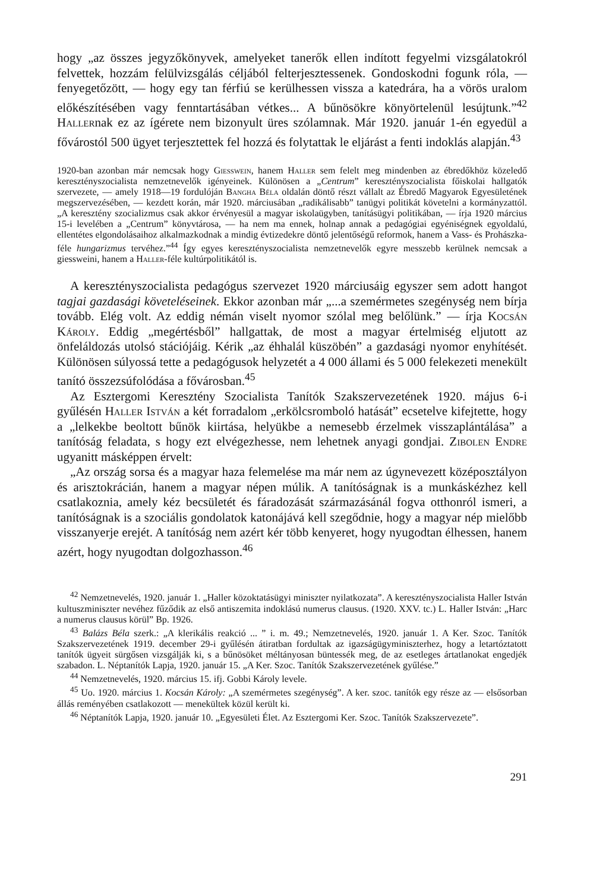hogy „az összes jegyzőkönyvek, amelyeket tanerők ellen indított fegyelmi vizsgálatokról felvettek, hozzám felülvizsgálás céljából felterjesztessenek. Gondoskodni fogunk róla, — fenyegetőzött, — hogy egy tan férfiú se kerülhessen vissza a katedrára, ha a vörös uralom előkészítésében vagy fenntartásában vétkes... A bűnösökre könyörtelenül lesújtunk.”<sup>42</sup> Hallernak ez az ígérete nem bizonyult üres szólamnak. Már 1920. január 1-én egyedül a fővárostól 500 ügyet terjesztettek fel hozzá és folytattak le eljárást a fenti indoklás alapján.<sup>43</sup>
1920-ban azonban már nemcsak hogy Giesswein, hanem Haller sem felelt meg mindenben az ébredőkhöz közeledő keresztényszocialista nemzetnevelők igényeinek. Különösen a „Centrum” keresztényszocialista főiskolai hallgatók szervezete, — amely 1918—19 fordulóján Bangha Béla oldalán döntő részt vállalt az Ébredő Magyarok Egyesületének megszervezésében, — kezdett korán, már 1920. márciusában „radikálisabb” tanügyi politikát követelni a kormányzattól. „A keresztény szocializmus csak akkor érvényesül a magyar iskolaügyben, tanításügyi politikában, — írja 1920 március 15-i levelében a „Centrum” könyvtárosa, — ha nem ma ennek, holnap annak a pedagógiai egyéniségnek egyoldalú, ellentétes elgondolásaihoz alkalmazkodnak a mindig évtizedekre döntő jelentőségű reformok, hanem a Vass- és Prohászka-féle hungarizmus tervéhez.”<sup>44</sup> Így egyes keresztényszocialista nemzetnevelők egyre messzebb kerülnek nemcsak a giessweini, hanem a Haller-féle kultúrpolitikától is.
A keresztényszocialista pedagógus szervezet 1920 márciusáig egyszer sem adott hangot tagjai gazdasági követeléseinek. Ekkor azonban már „...a szemérmetes szegénység nem bírja tovább. Elég volt. Az eddig némán viselt nyomor szólal meg belőlünk.” — írja Kocsán Károly. Eddig „megértésből” hallgattak, de most a magyar értelmiség eljutott az önfeláldozás utolsó stációjáig. Kérik „az éhhalál küszöbén” a gazdasági nyomor enyhítését. Különösen súlyossá tette a pedagógusok helyzetét a 4 000 állami és 5 000 felekezeti menekült tanító összezsúfolódása a fővárosban.<sup>45</sup>
Az Esztergomi Keresztény Szocialista Tanítók Szakszervezetének 1920. május 6-i gyűlésén Haller István a két forradalom „erkölcsromboló hatását” ecsetelve kifejtette, hogy a „lelkekbe beoltott bűnök kiirtása, helyükbe a nemesebb érzelmek visszaplántálása” a tanítóság feladata, s hogy ezt elvégezhesse, nem lehetnek anyagi gondjai. Zibolen Endre ugyanitt másképpen érvelt:
„Az ország sorsa és a magyar haza felemelése ma már nem az úgynevezett középosztályon és arisztokrácián, hanem a magyar népen múlik. A tanítóságnak is a munkáskézhez kell csatlakoznia, amely kéz becsületét és fáradozását származásánál fogva otthonról ismeri, a tanítóságnak is a szociális gondolatok katonájává kell szegődnie, hogy a magyar nép mielőbb visszanyerje erejét. A tanítóság nem azért kér több kenyeret, hogy nyugodtan élhessen, hanem azért, hogy nyugodtan dolgozhasson.<sup>46</sup>
<sup>42</sup> Nemzetnevelés, 1920. január 1. „Haller közoktatásügyi miniszter nyilatkozata”. A keresztényszocialista Haller István kultuszminiszter nevéhez fűződik az első antiszemita indoklású numerus clausus. (1920. XXV. tc.) L. Haller István: „Harc a numerus clausus körül” Bp. 1926.
<sup>43</sup> Balázs Béla szerk.: „A klerikális reakció ... ” i. m. 49.; Nemzetnevelés, 1920. január 1. A Ker. Szoc. Tanítók Szakszervezetének 1919. december 29-i gyűlésén átiratban fordultak az igazságügyminiszterhez, hogy a letartóztatott tanítók ügyeit sürgősen vizsgálják ki, s a bűnösöket méltányosan büntessék meg, de az esetleges ártatlanokat engedjék szabadon. L. Néptanítók Lapja, 1920. január 15. „A Ker. Szoc. Tanítók Szakszervezetének gyűlése.”
<sup>44</sup> Nemzetnevelés, 1920. március 15. ifj. Gobbi Károly levele.
<sup>45</sup> Uo. 1920. március 1. Kocsán Károly: „A szemérmetes szegénység”. A ker. szoc. tanítók egy része az — elsősorban állás reményében csatlakozott — menekültek közül került ki.
<sup>46</sup> Néptanítók Lapja, 1920. január 10. „Egyesületi Élet. Az Esztergomi Ker. Szoc. Tanítók Szakszervezete”.
291